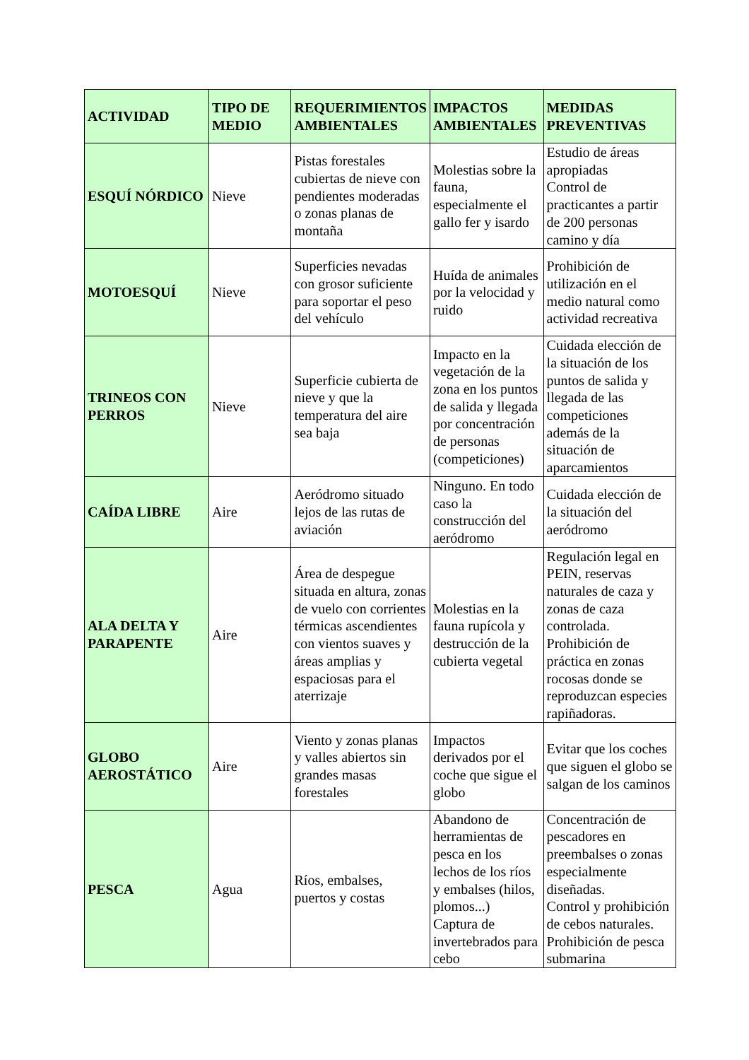| ACTIVIDAD | TIPO DE MEDIO | REQUERIMIENTOS AMBIENTALES | IMPACTOS AMBIENTALES | MEDIDAS PREVENTIVAS |
| --- | --- | --- | --- | --- |
| ESQUÍ NÓRDICO | Nieve | Pistas forestales cubiertas de nieve con pendientes moderadas o zonas planas de montaña | Molestias sobre la fauna, especialmente el gallo fer y isardo | Estudio de áreas apropiadas Control de practicantes a partir de 200 personas camino y día |
| MOTOESQUÍ | Nieve | Superficies nevadas con grosor suficiente para soportar el peso del vehículo | Huída de animales por la velocidad y ruido | Prohibición de utilización en el medio natural como actividad recreativa |
| TRINEOS CON PERROS | Nieve | Superficie cubierta de nieve y que la temperatura del aire sea baja | Impacto en la vegetación de la zona en los puntos de salida y llegada por concentración de personas (competiciones) | Cuidada elección de la situación de los puntos de salida y llegada de las competiciones además de la situación de aparcamientos |
| CAÍDA LIBRE | Aire | Aeródromo situado lejos de las rutas de aviación | Ninguno. En todo caso la construcción del aeródromo | Cuidada elección de la situación del aeródromo |
| ALA DELTA Y PARAPENTE | Aire | Área de despegue situada en altura, zonas de vuelo con corrientes térmicas ascendientes con vientos suaves y áreas amplias y espaciosas para el aterrizaje | Molestias en la fauna rupícola y destrucción de la cubierta vegetal | Regulación legal en PEIN, reservas naturales de caza y zonas de caza controlada. Prohibición de práctica en zonas rocosas donde se reproduzcan especies rapiñadoras. |
| GLOBO AEROSTÁTICO | Aire | Viento y zonas planas y valles abiertos sin grandes masas forestales | Impactos derivados por el coche que sigue el globo | Evitar que los coches que siguen el globo se salgan de los caminos |
| PESCA | Agua | Ríos, embalses, puertos y costas | Abandono de herramientas de pesca en los lechos de los ríos y embalses (hilos, plomos...) Captura de invertebrados para cebo | Concentración de pescadores en preembalses o zonas especialmente diseñadas. Control y prohibición de cebos naturales. Prohibición de pesca submarina |